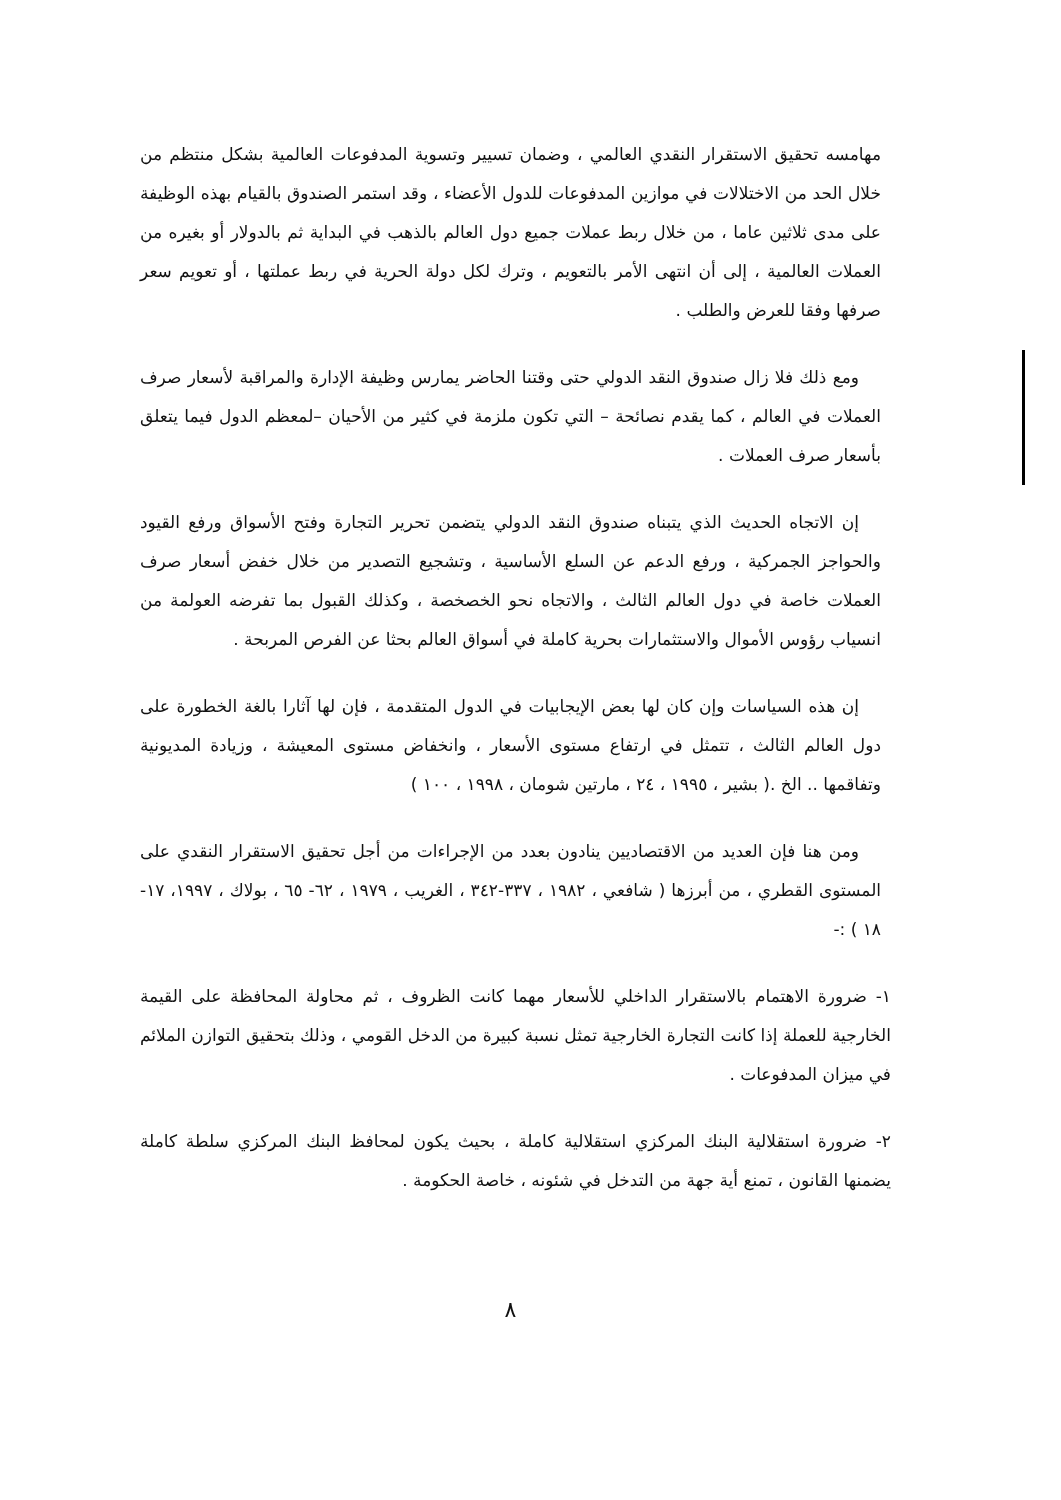مهامسه تحقيق الاستقرار النقدي العالمي ، وضمان تسيير وتسوية المدفوعات العالمية بشكل منتظم من خلال الحد من الاختلالات في موازين المدفوعات للدول الأعضاء ، وقد استمر الصندوق بالقيام بهذه الوظيفة على مدى ثلاثين عاما ، من خلال ربط عملات جميع دول العالم بالذهب في البداية ثم بالدولار أو بغيره من العملات العالمية ، إلى أن انتهى الأمر بالتعويم ، وترك لكل دولة الحرية في ربط عملتها ، أو تعويم سعر صرفها وفقا للعرض والطلب .
ومع ذلك فلا زال صندوق النقد الدولي حتى وقتنا الحاضر يمارس وظيفة الإدارة والمراقبة لأسعار صرف العملات في العالم ، كما يقدم نصائحة – التي تكون ملزمة في كثير من الأحيان –لمعظم الدول فيما يتعلق بأسعار صرف العملات .
إن الاتجاه الحديث الذي يتبناه صندوق النقد الدولي يتضمن تحرير التجارة وفتح الأسواق ورفع القيود والحواجز الجمركية ، ورفع الدعم عن السلع الأساسية ، وتشجيع التصدير من خلال خفض أسعار صرف العملات خاصة في دول العالم الثالث ، والاتجاه نحو الخصخصة ، وكذلك القبول بما تفرضه العولمة من انسياب رؤوس الأموال والاستثمارات بحرية كاملة في أسواق العالم بحثا عن الفرص المربحة .
إن هذه السياسات وإن كان لها بعض الإيجابيات في الدول المتقدمة ، فإن لها آثارا بالغة الخطورة على دول العالم الثالث ، تتمثل في ارتفاع مستوى الأسعار ، وانخفاض مستوى المعيشة ، وزيادة المديونية وتفاقمها .. الخ .( بشير ، ١٩٩٥ ، ٢٤ ، مارتين شومان ، ١٩٩٨ ، ١٠٠ )
ومن هنا فإن العديد من الاقتصاديين ينادون بعدد من الإجراءات من أجل تحقيق الاستقرار النقدي على المستوى القطري ، من أبرزها ( شافعي ، ١٩٨٢ ، ٣٣٧-٣٤٢ ، الغريب ، ١٩٧٩ ، ٦٢- ٦٥ ، بولاك ، ١٩٩٧، ١٧- ١٨ ) :-
١- ضرورة الاهتمام بالاستقرار الداخلي للأسعار مهما كانت الظروف ، ثم محاولة المحافظة على القيمة الخارجية للعملة إذا كانت التجارة الخارجية تمثل نسبة كبيرة من الدخل القومي ، وذلك بتحقيق التوازن الملائم في ميزان المدفوعات .
٢- ضرورة استقلالية البنك المركزي استقلالية كاملة ، بحيث يكون لمحافظ البنك المركزي سلطة كاملة يضمنها القانون ، تمنع أية جهة من التدخل في شئونه ، خاصة الحكومة .
٨